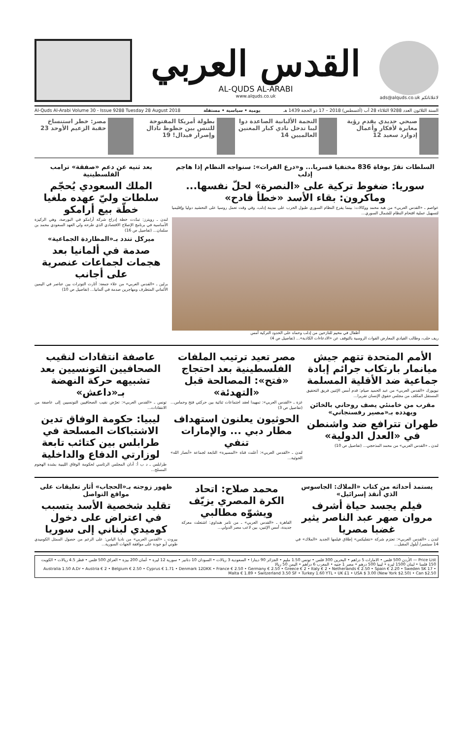لاعلاناتكم ads@alquds.co.uk
القدس العربي
AL-QUDS AL-ARABI
www.alquds.co.uk
السنة الثلاثون العدد 9288 الثلاثاء 28 آب (أغسطس) 2018 – 17 ذو الحجة 1439 هـ يومية • سياسية • مستقلة Al-Quds Al-Arabi Volume 30 - Issue 9288 Tuesday 28 August 2018
صبحي حديدي يقدم رؤية مغايرة لأفكار وأعمال إدوارد سعيد 12
النجمة الألبانية الصاعدة دوا ليبا تدخل نادي كبار المغنين العالميين 14
بطولة أمريكا المفتوحة للتنس بين حظوظ نادال وإصرار فيدال! 19
مصر: خطر استنساخ حقبة الزعيم الأوحد 23
السلطات تقرّ بوفاة 836 مختفيا قسريا... و«درع الفرات»: سنواجه النظام إذا هاجم إدلب
سوريا: ضغوط تركية على «النصرة» لحلّ نفسها... وماكرون: بقاء الأسد «خطأ فادح»
عواصم ـ «القدس العربي» من هبة محمد ووكالات: بينما يقرع النظام السوري طبول الحرب على مدينة إدلب، وفي وقت تعمل روسيا على التحشيد دوليا وإقليميا لتسهيل عملية اقتحام النظام للشمال السوري...
أطفال في مخيم للنازحين من إدلب وحماه على الحدود التركية أمس
ريف حلب، وطالب القيادي المعارض القوات الروسية بالتوقف عن «الادعاءات الكاذبة»... (تفاصيل ص 4)
بعد ثنيه عن دعم «صفقة» ترامب الفلسطينية
الملك السعودي يُحجّم سلطات وليّ عهده ملغيا خطّة بيع أرامكو
لندن ـ رويترز: تبدّدت خطة إدراج شركة أرامكو في البورصة، وهي الركيزة الأساسية في برنامج الإصلاح الاقتصادي الذي طرحه ولي العهد السعودي محمد بن سلمان... (تفاصيل ص 16)
ميركل تندد بـ«المطاردة الجماعية»
صدمة في ألمانيا بعد هجمات لجماعات عنصرية على أجانب
برلين ـ «القدس العربي» من علاء جمعة: أثارت التوترات بين عناصر في اليمين الألماني المتطرف ومهاجرين صدمة في ألمانيا... (تفاصيل ص 10)
الأمم المتحدة تتهم جيش ميانمار بارتكاب جرائم إبادة جماعية ضد الأقلية المسلمة
نيويورك «القدس العربي» من عبد الحميد صيام: قدم أمس الإثنين فريق التحقيق المستقل المكلف من مجلس حقوق الإنسان تقريرا...
مقرب من خامنئي يصف روحاني بالخائن ويهدده بـ«مصير رفسنجاني»
طهران تترافع ضد واشنطن في «العدل الدولية»
لندن ـ «القدس العربي» من محمد المذحجي... (تفاصيل ص 10)
مصر تعيد ترتيب الملفات الفلسطينية بعد احتجاج «فتح»: المصالحة قبل «التهدئة»
غزة ـ «القدس العربي»: تمهيدا لعقد اجتماعات ثنائية بين حركتي فتح وحماس... (تفاصيل ص 3)
الحوثيون يعلنون استهداف مطار دبي ... والإمارات تنفي
لندن ـ «القدس العربي»: أعلنت قناة «المسيرة» التابعة لجماعة «أنصار الله» الحوثية...
عاصفة انتقادات لنقيب الصحافيين التونسيين بعد تشبيهه حركة النهضة بـ«داعش»
تونس ـ «القدس العربي»: تعرّض نقيب الصحافيين التونسيين إلى عاصفة من الانتقادات...
ليبيا: حكومة الوفاق تدين الاشتباكات المسلحة في طرابلس بين كتائب تابعة لوزارتي الدفاع والداخلية
طرابلس ـ د ب أ: أدان المجلس الرئاسي لحكومة الوفاق الليبية بشدة الهجوم المسلح...
يستمد أحداثه من كتاب «الملاك: الجاسوس الذي أنقذ إسرائيل»
فيلم يجسد حياة أشرف مروان صهر عبد الناصر يثير غضبا مصريا
لندن ـ «القدس العربي»: تعتزم شركة «نتفليكس» إطلاق فيلمها الجديد «الملاك» في 14 سبتمبر/ أيلول المقبل...
محمد صلاح: اتحاد الكرة المصري يزيّف ويشوّه مطالبي
القاهرة ـ «القدس العربي» ـ من تامر هنداوي: اشتعلت معركة جديدة، أمس الإثنين، بين لاعب مصر الدولي...
ظهور زوجته بـ«الحجاب» أثار تعليقات على مواقع التواصل
تقليد شخصية الأسد يتسبب في اعتراض على دخول كوميدي لبناني إلى سوريا
بيروت ـ «القدس العربي» من ناديا الياس: على الرغم من حصول الممثل الكوميدي طوني أبو جودة على موافقة الجهات السورية...
Price List — الأردن 500 فلس • الامارات 5 دراهم • البحرين 300 فلس • تونس 1.50 مليم • الجزائر 90 دينارا • السعودية 3 ريالات • السودان 10 دنانير • سورية 12 ليرة • عُمان 200 بيزة • العراق 500 فلس • قطر 4.5 ريالات • الكويت 150 فلسا • لبنان 1500 ليرة • ليبيا 500 درهم • مصر 1 جنيه • المغرب 6 دراهم • اليمن 50 ريالا
Australia 1.50 A.Dr • Austria € 2 • Belgium € 2.50 • Cyprus € 1.71 • Denmark 12DKK • France € 2.50 • Germany € 2.50 • Greece € 2 • Italy € 2 • Netherlands € 2.50 • Spain € 2.20 • Sweden SK 17 • Malta € 1.89 • Switzerland 3.50 SF • Turkey 1.60 YTL • UK £1 • USA $ 3.00 (New York $2.50) • Can $2.50